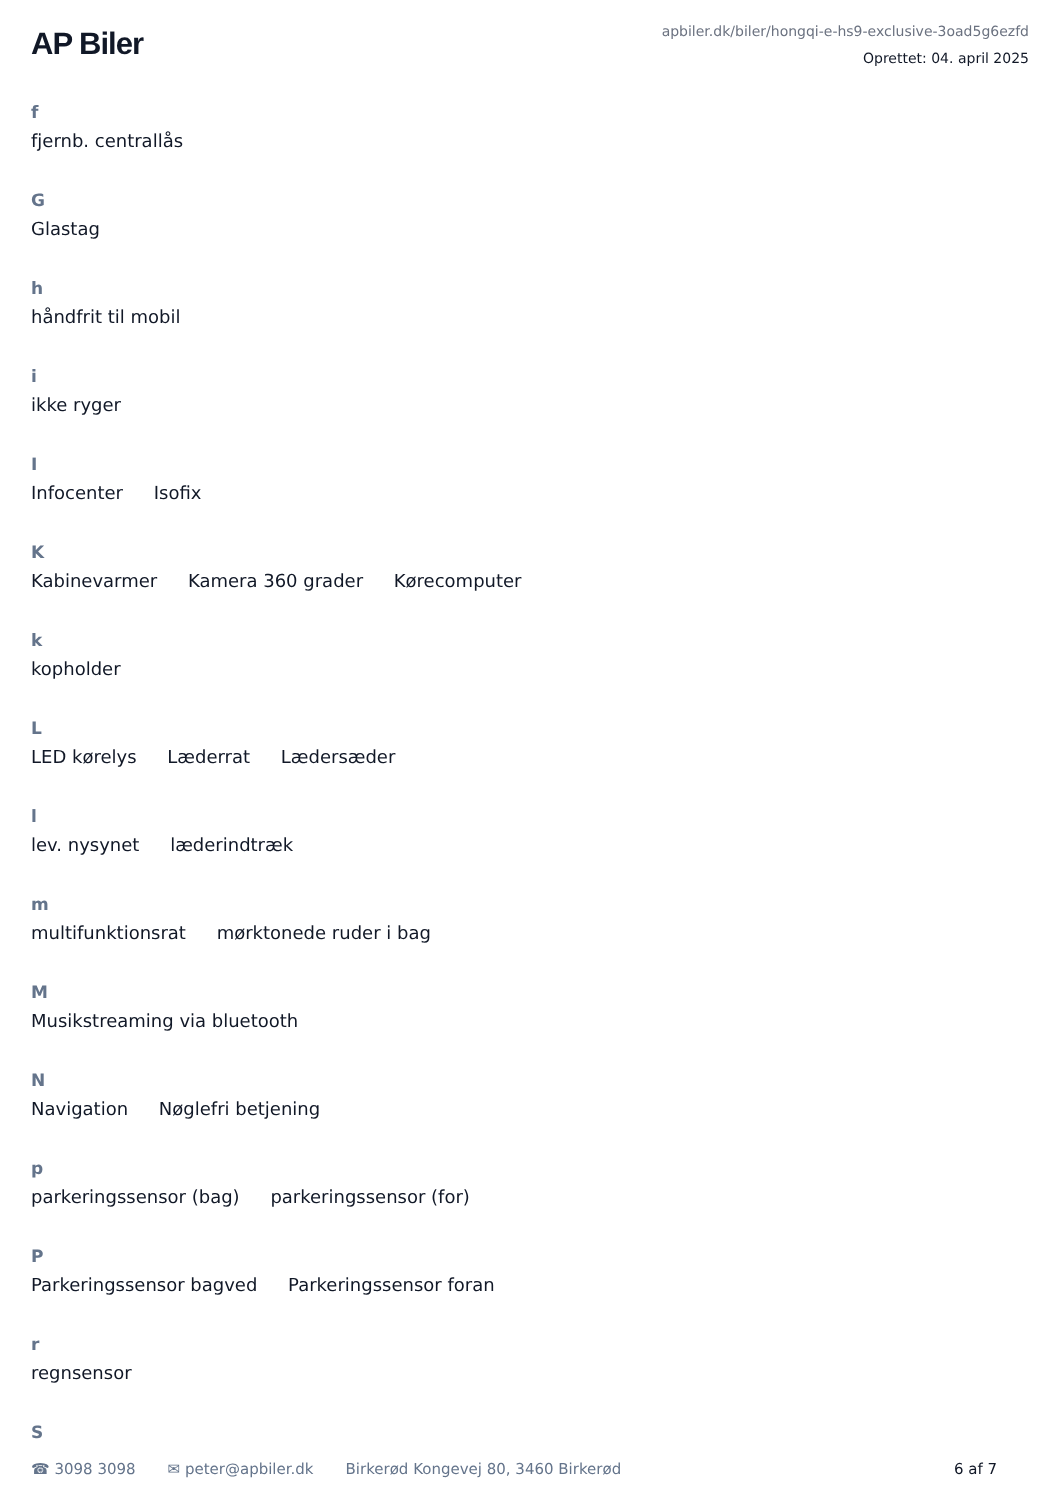AP Biler
apbiler.dk/biler/hongqi-e-hs9-exclusive-3oad5g6ezfd
Oprettet: 04. april 2025
f
fjernb. centrallås
G
Glastag
h
håndfrit til mobil
i
ikke ryger
I
Infocenter Isofix
K
Kabinevarmer Kamera 360 grader Kørecomputer
k
kopholder
L
LED kørelys Læderrat Lædersæder
l
lev. nysynet læderindtræk
m
multifunktionsrat mørktonede ruder i bag
M
Musikstreaming via bluetooth
N
Navigation Nøglefri betjening
p
parkeringssensor (bag) parkeringssensor (for)
P
Parkeringssensor bagved Parkeringssensor foran
r
regnsensor
S
☎ 3098 3098 ✉ peter@apbiler.dk Birkerød Kongevej 80, 3460 Birkerød 6 af 7